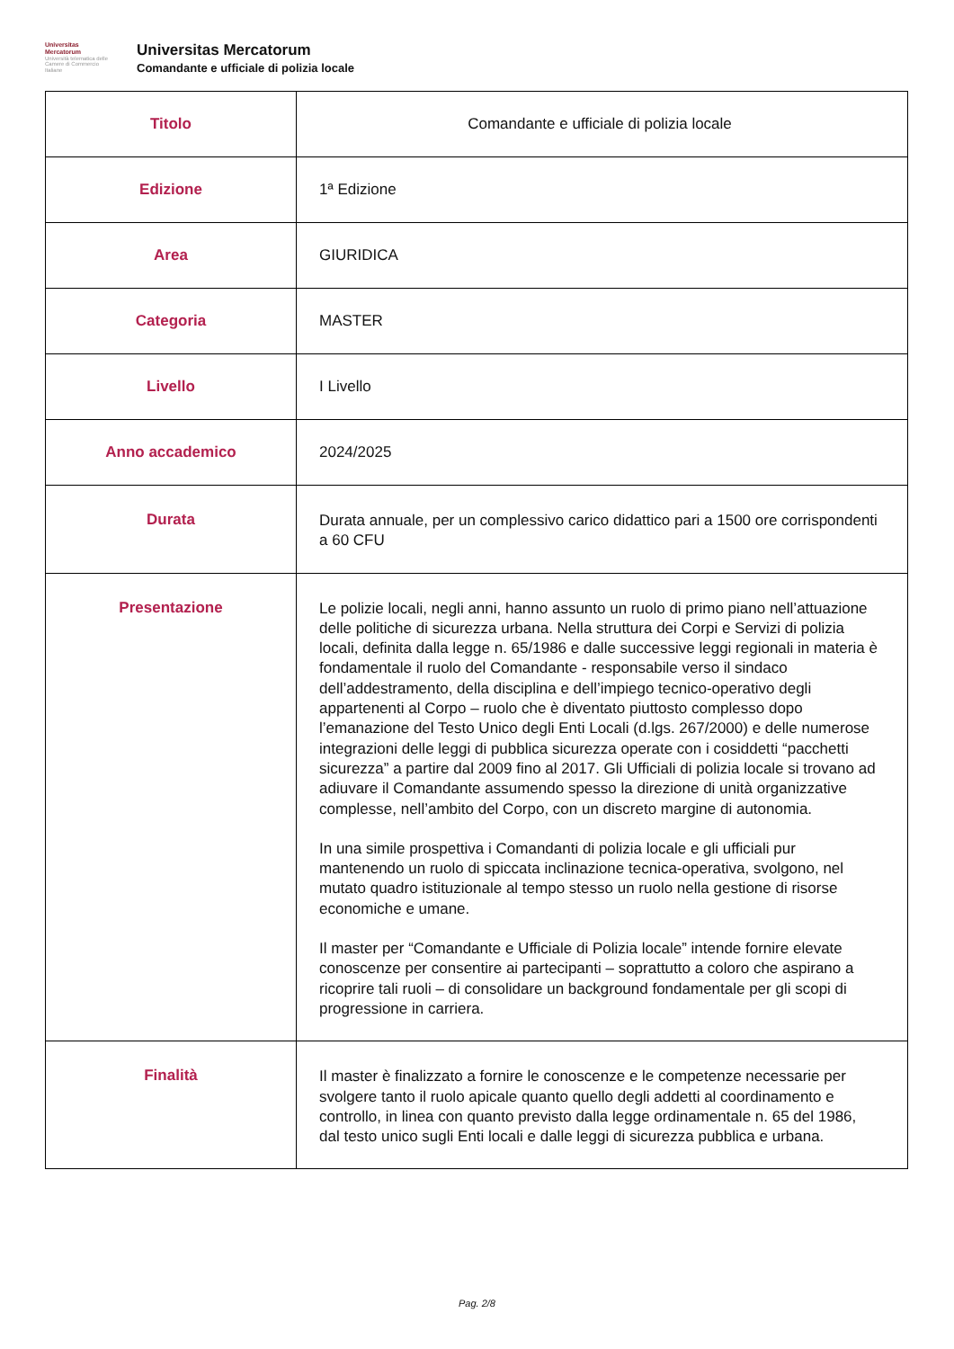Universitas
Mercatorum
Università telematica delle Camere di Commercio Italiane
Universitas Mercatorum
Comandante e ufficiale di polizia locale
| Titolo | Comandante e ufficiale di polizia locale |
| Edizione | 1ª Edizione |
| Area | GIURIDICA |
| Categoria | MASTER |
| Livello | I Livello |
| Anno accademico | 2024/2025 |
| Durata | Durata annuale, per un complessivo carico didattico pari a 1500 ore corrispondenti a 60 CFU |
| Presentazione | Le polizie locali, negli anni, hanno assunto un ruolo di primo piano nell’attuazione delle politiche di sicurezza urbana. Nella struttura dei Corpi e Servizi di polizia locali, definita dalla legge n. 65/1986 e dalle successive leggi regionali in materia è fondamentale il ruolo del Comandante - responsabile verso il sindaco dell’addestramento, della disciplina e dell’impiego tecnico-operativo degli appartenenti al Corpo – ruolo che è diventato piuttosto complesso dopo l’emanazione del Testo Unico degli Enti Locali (d.lgs. 267/2000) e delle numerose integrazioni delle leggi di pubblica sicurezza operate con i cosiddetti “pacchetti sicurezza” a partire dal 2009 fino al 2017. Gli Ufficiali di polizia locale si trovano ad adiuvare il Comandante assumendo spesso la direzione di unità organizzative complesse, nell’ambito del Corpo, con un discreto margine di autonomia. In una simile prospettiva i Comandanti di polizia locale e gli ufficiali pur mantenendo un ruolo di spiccata inclinazione tecnica-operativa, svolgono, nel mutato quadro istituzionale al tempo stesso un ruolo nella gestione di risorse economiche e umane. Il master per “Comandante e Ufficiale di Polizia locale” intende fornire elevate conoscenze per consentire ai partecipanti – soprattutto a coloro che aspirano a ricoprire tali ruoli – di consolidare un background fondamentale per gli scopi di progressione in carriera. |
| Finalità | Il master è finalizzato a fornire le conoscenze e le competenze necessarie per svolgere tanto il ruolo apicale quanto quello degli addetti al coordinamento e controllo, in linea con quanto previsto dalla legge ordinamentale n. 65 del 1986, dal testo unico sugli Enti locali e dalle leggi di sicurezza pubblica e urbana. |
Pag. 2/8